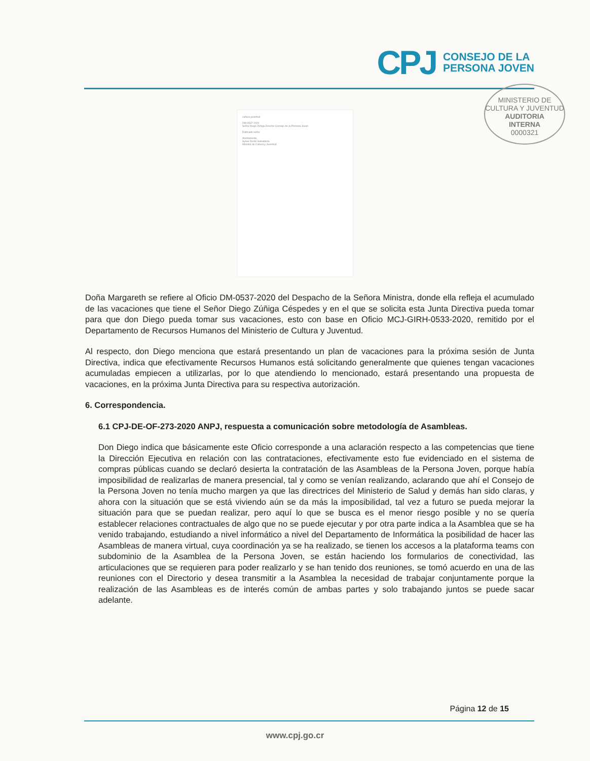CPJ
CONSEJO DE LA
PERSONA JOVEN
MINISTERIO DE CULTURA Y JUVENTUD
AUDITORIA
INTERNA
0000321
cultura juventud
DM-0537-2020
Señor Diego Zúñiga Director Consejo de la Persona Joven
Estimado señor
Atentamente,
Sylvie Durán Salvatierra
Ministra de Cultura y Juventud
Doña Margareth se refiere al Oficio DM-0537-2020 del Despacho de la Señora Ministra, donde ella refleja el acumulado de las vacaciones que tiene el Señor Diego Zúñiga Céspedes y en el que se solicita esta Junta Directiva pueda tomar para que don Diego pueda tomar sus vacaciones, esto con base en Oficio MCJ-GIRH-0533-2020, remitido por el Departamento de Recursos Humanos del Ministerio de Cultura y Juventud.
Al respecto, don Diego menciona que estará presentando un plan de vacaciones para la próxima sesión de Junta Directiva, indica que efectivamente Recursos Humanos está solicitando generalmente que quienes tengan vacaciones acumuladas empiecen a utilizarlas, por lo que atendiendo lo mencionado, estará presentando una propuesta de vacaciones, en la próxima Junta Directiva para su respectiva autorización.
6. Correspondencia.
6.1 CPJ-DE-OF-273-2020 ANPJ, respuesta a comunicación sobre metodología de Asambleas.
Don Diego indica que básicamente este Oficio corresponde a una aclaración respecto a las competencias que tiene la Dirección Ejecutiva en relación con las contrataciones, efectivamente esto fue evidenciado en el sistema de compras públicas cuando se declaró desierta la contratación de las Asambleas de la Persona Joven, porque había imposibilidad de realizarlas de manera presencial, tal y como se venían realizando, aclarando que ahí el Consejo de la Persona Joven no tenía mucho margen ya que las directrices del Ministerio de Salud y demás han sido claras, y ahora con la situación que se está viviendo aún se da más la imposibilidad, tal vez a futuro se pueda mejorar la situación para que se puedan realizar, pero aquí lo que se busca es el menor riesgo posible y no se quería establecer relaciones contractuales de algo que no se puede ejecutar y por otra parte indica a la Asamblea que se ha venido trabajando, estudiando a nivel informático a nivel del Departamento de Informática la posibilidad de hacer las Asambleas de manera virtual, cuya coordinación ya se ha realizado, se tienen los accesos a la plataforma teams con subdominio de la Asamblea de la Persona Joven, se están haciendo los formularios de conectividad, las articulaciones que se requieren para poder realizarlo y se han tenido dos reuniones, se tomó acuerdo en una de las reuniones con el Directorio y desea transmitir a la Asamblea la necesidad de trabajar conjuntamente porque la realización de las Asambleas es de interés común de ambas partes y solo trabajando juntos se puede sacar adelante.
Página 12 de 15
www.cpj.go.cr